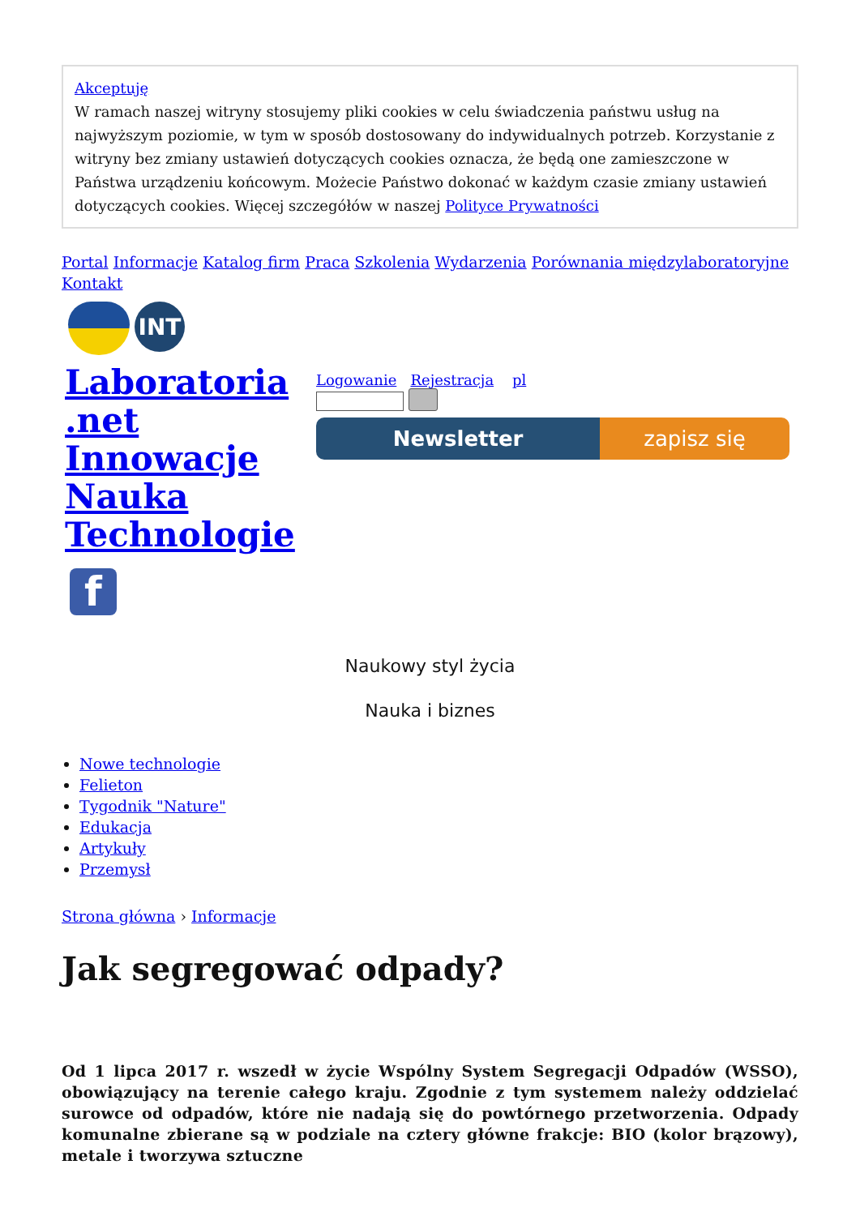Akceptuję
W ramach naszej witryny stosujemy pliki cookies w celu świadczenia państwu usług na najwyższym poziomie, w tym w sposób dostosowany do indywidualnych potrzeb. Korzystanie z witryny bez zmiany ustawień dotyczących cookies oznacza, że będą one zamieszczone w Państwa urządzeniu końcowym. Możecie Państwo dokonać w każdym czasie zmiany ustawień dotyczących cookies. Więcej szczegółów w naszej Polityce Prywatności
Portal Informacje Katalog firm Praca Szkolenia Wydarzenia Porównania międzylaboratoryjne Kontakt
INT
Laboratoria
.net
Innowacje
Nauka
Technologie
Logowanie Rejestracja pl
Newsletter zapisz się
f
Naukowy styl życia
Nauka i biznes
Nowe technologie
Felieton
Tygodnik "Nature"
Edukacja
Artykuły
Przemysł
Strona główna › Informacje
Jak segregować odpady?
Od 1 lipca 2017 r. wszedł w życie Wspólny System Segregacji Odpadów (WSSO), obowiązujący na terenie całego kraju. Zgodnie z tym systemem należy oddzielać surowce od odpadów, które nie nadają się do powtórnego przetworzenia. Odpady komunalne zbierane są w podziale na cztery główne frakcje: BIO (kolor brązowy), metale i tworzywa sztuczne